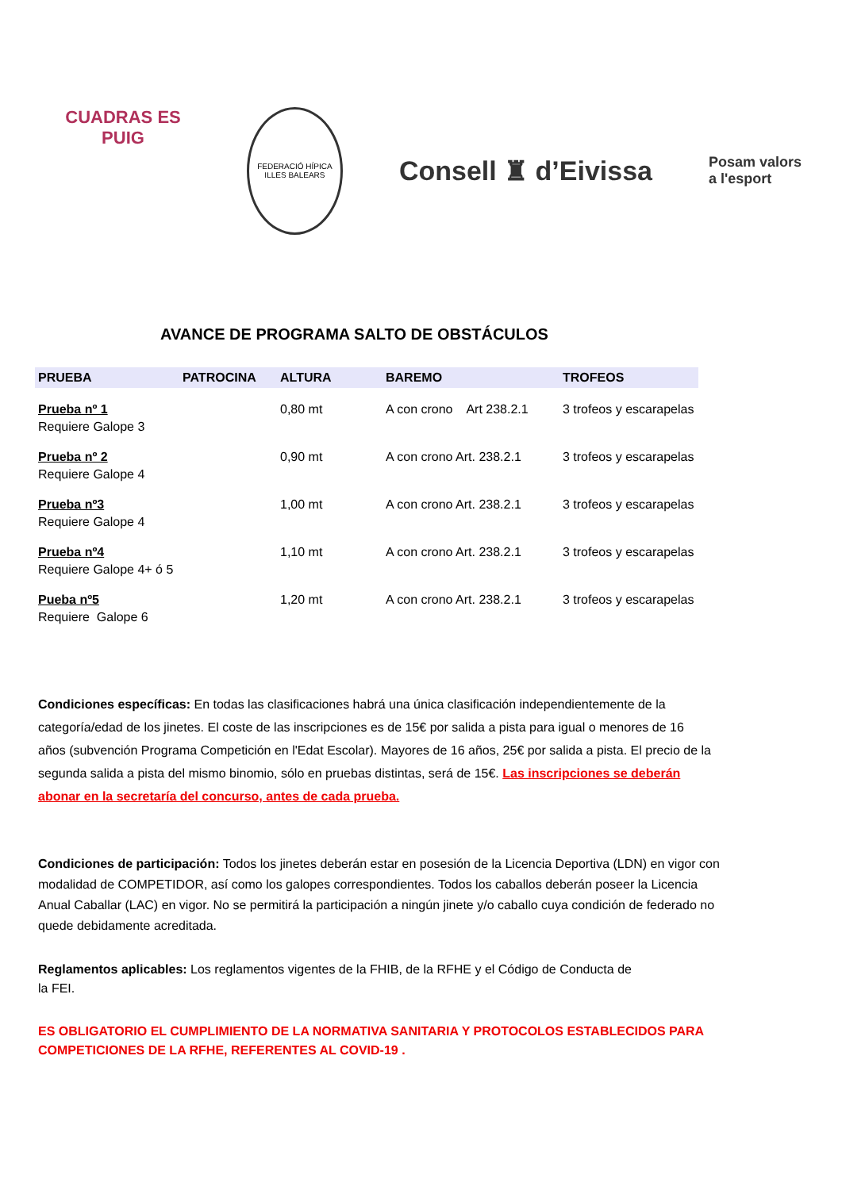CUADRAS ES PUIG
FEDERACIÓ HÍPICA ILLES BALEARS
Consell ♜ d’Eivissa
Posam valors
a l'esport
AVANCE DE PROGRAMA SALTO DE OBSTÁCULOS
| PRUEBA | PATROCINA | ALTURA | BAREMO | TROFEOS |
| --- | --- | --- | --- | --- |
| Prueba nº 1 Requiere Galope 3 | | 0,80 mt | A con crono Art 238.2.1 | 3 trofeos y escarapelas |
| Prueba nº 2 Requiere Galope 4 | | 0,90 mt | A con crono Art. 238.2.1 | 3 trofeos y escarapelas |
| Prueba nº3 Requiere Galope 4 | | 1,00 mt | A con crono Art. 238.2.1 | 3 trofeos y escarapelas |
| Prueba nº4 Requiere Galope 4+ ó 5 | | 1,10 mt | A con crono Art. 238.2.1 | 3 trofeos y escarapelas |
| Pueba nº5 Requiere Galope 6 | | 1,20 mt | A con crono Art. 238.2.1 | 3 trofeos y escarapelas |
Condiciones específicas: En todas las clasificaciones habrá una única clasificación independientemente de la categoría/edad de los jinetes. El coste de las inscripciones es de 15€ por salida a pista para igual o menores de 16 años (subvención Programa Competición en l'Edat Escolar). Mayores de 16 años, 25€ por salida a pista. El precio de la segunda salida a pista del mismo binomio, sólo en pruebas distintas, será de 15€. Las inscripciones se deberán abonar en la secretaría del concurso, antes de cada prueba.
Condiciones de participación: Todos los jinetes deberán estar en posesión de la Licencia Deportiva (LDN) en vigor con modalidad de COMPETIDOR, así como los galopes correspondientes. Todos los caballos deberán poseer la Licencia Anual Caballar (LAC) en vigor. No se permitirá la participación a ningún jinete y/o caballo cuya condición de federado no quede debidamente acreditada.
Reglamentos aplicables: Los reglamentos vigentes de la FHIB, de la RFHE y el Código de Conducta de la FEI.
ES OBLIGATORIO EL CUMPLIMIENTO DE LA NORMATIVA SANITARIA Y PROTOCOLOS ESTABLECIDOS PARA COMPETICIONES DE LA RFHE, REFERENTES AL COVID-19 .